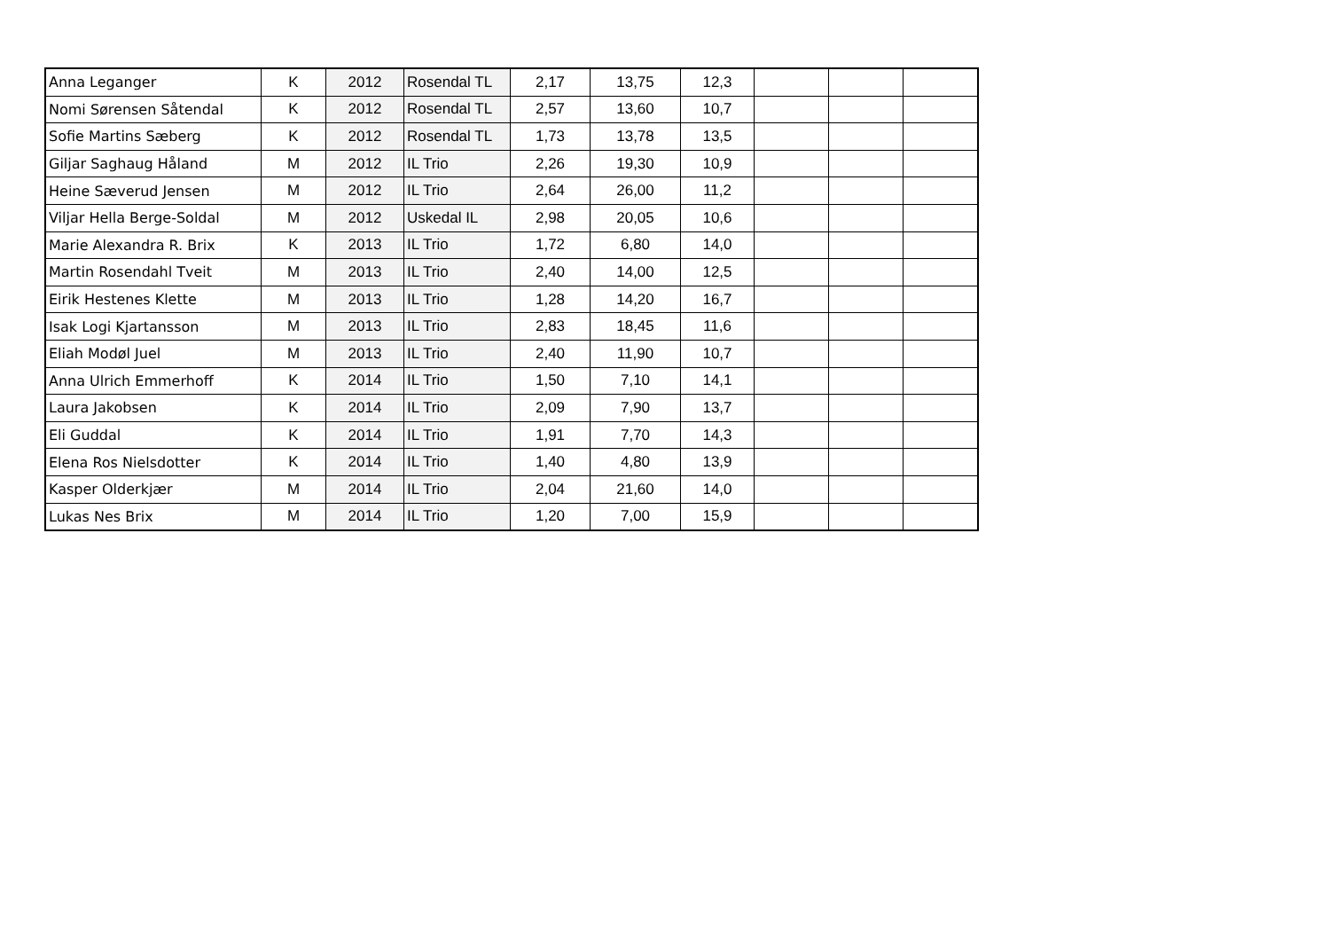| Anna Leganger | K | 2012 | Rosendal TL | 2,17 | 13,75 | 12,3 | | | |
| Nomi Sørensen Såtendal | K | 2012 | Rosendal TL | 2,57 | 13,60 | 10,7 | | | |
| Sofie Martins Sæberg | K | 2012 | Rosendal TL | 1,73 | 13,78 | 13,5 | | | |
| Giljar Saghaug Håland | M | 2012 | IL Trio | 2,26 | 19,30 | 10,9 | | | |
| Heine Sæverud Jensen | M | 2012 | IL Trio | 2,64 | 26,00 | 11,2 | | | |
| Viljar Hella Berge-Soldal | M | 2012 | Uskedal IL | 2,98 | 20,05 | 10,6 | | | |
| Marie Alexandra R. Brix | K | 2013 | IL Trio | 1,72 | 6,80 | 14,0 | | | |
| Martin Rosendahl Tveit | M | 2013 | IL Trio | 2,40 | 14,00 | 12,5 | | | |
| Eirik Hestenes Klette | M | 2013 | IL Trio | 1,28 | 14,20 | 16,7 | | | |
| Isak Logi Kjartansson | M | 2013 | IL Trio | 2,83 | 18,45 | 11,6 | | | |
| Eliah Modøl Juel | M | 2013 | IL Trio | 2,40 | 11,90 | 10,7 | | | |
| Anna Ulrich Emmerhoff | K | 2014 | IL Trio | 1,50 | 7,10 | 14,1 | | | |
| Laura Jakobsen | K | 2014 | IL Trio | 2,09 | 7,90 | 13,7 | | | |
| Eli Guddal | K | 2014 | IL Trio | 1,91 | 7,70 | 14,3 | | | |
| Elena Ros Nielsdotter | K | 2014 | IL Trio | 1,40 | 4,80 | 13,9 | | | |
| Kasper Olderkjær | M | 2014 | IL Trio | 2,04 | 21,60 | 14,0 | | | |
| Lukas Nes Brix | M | 2014 | IL Trio | 1,20 | 7,00 | 15,9 | | | |